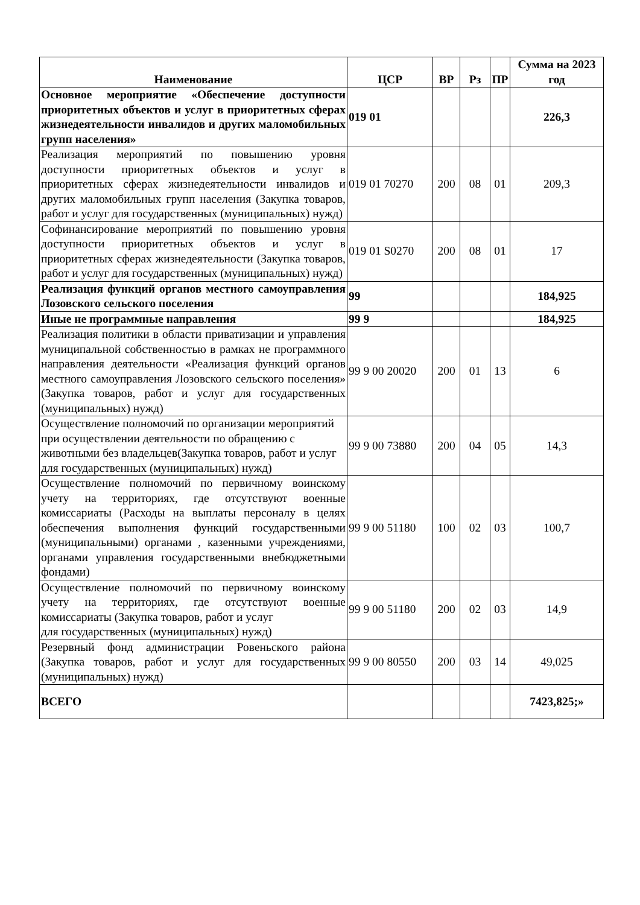| Наименование | ЦСР | ВР | Рз | ПР | Сумма на 2023 год |
| --- | --- | --- | --- | --- | --- |
| Основное мероприятие «Обеспечение доступности приоритетных объектов и услуг в приоритетных сферах жизнедеятельности инвалидов и других маломобильных групп населения» | 019 01 | | | | 226,3 |
| Реализация мероприятий по повышению уровня доступности приоритетных объектов и услуг в приоритетных сферах жизнедеятельности инвалидов и других маломобильных групп населения (Закупка товаров, работ и услуг для государственных (муниципальных) нужд) | 019 01 70270 | 200 | 08 | 01 | 209,3 |
| Софинансирование мероприятий по повышению уровня доступности приоритетных объектов и услуг в приоритетных сферах жизнедеятельности (Закупка товаров, работ и услуг для государственных (муниципальных) нужд) | 019 01 S0270 | 200 | 08 | 01 | 17 |
| Реализация функций органов местного самоуправления Лозовского сельского поселения | 99 | | | | 184,925 |
| Иные не программные направления | 99 9 | | | | 184,925 |
| Реализация политики в области приватизации и управления муниципальной собственностью в рамках не программного направления деятельности «Реализация функций органов местного самоуправления Лозовского сельского поселения» (Закупка товаров, работ и услуг для государственных (муниципальных) нужд) | 99 9 00 20020 | 200 | 01 | 13 | 6 |
| Осуществление полномочий по организации мероприятий при осуществлении деятельности по обращению с животными без владельцев(Закупка товаров, работ и услуг для государственных (муниципальных) нужд) | 99 9 00 73880 | 200 | 04 | 05 | 14,3 |
| Осуществление полномочий по первичному воинскому учету на территориях, где отсутствуют военные комиссариаты (Расходы на выплаты персоналу в целях обеспечения выполнения функций государственными (муниципальными) органами , казенными учреждениями, органами управления государственными внебюджетными фондами) | 99 9 00 51180 | 100 | 02 | 03 | 100,7 |
| Осуществление полномочий по первичному воинскому учету на территориях, где отсутствуют военные комиссариаты (Закупка товаров, работ и услуг для государственных (муниципальных) нужд) | 99 9 00 51180 | 200 | 02 | 03 | 14,9 |
| Резервный фонд администрации Ровеньского района (Закупка товаров, работ и услуг для государственных (муниципальных) нужд) | 99 9 00 80550 | 200 | 03 | 14 | 49,025 |
| ВСЕГО | | | | | 7423,825;» |